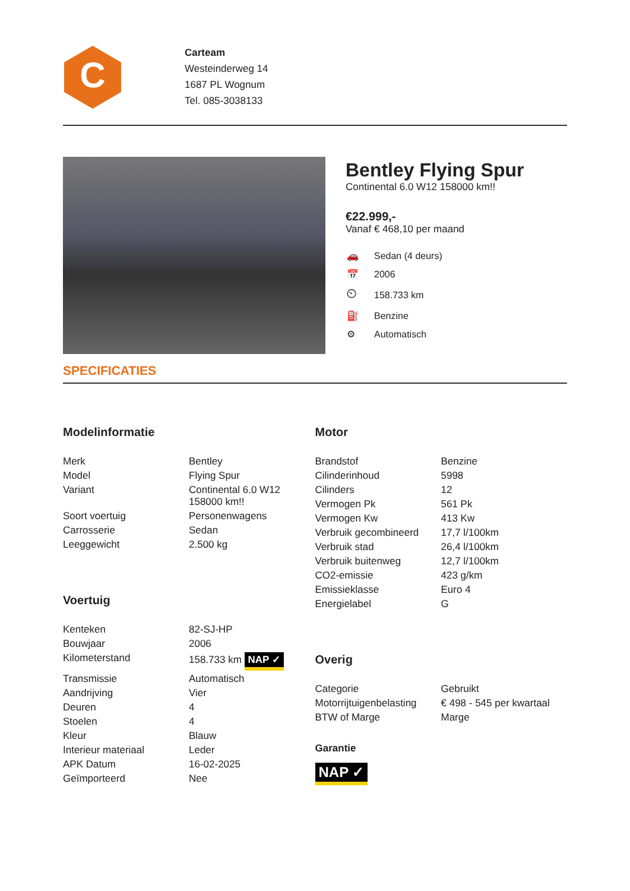C
Carteam
Westeinderweg 14
1687 PL Wognum
Tel. 085-3038133
Bentley Flying Spur
Continental 6.0 W12 158000 km!!
€22.999,-
Vanaf € 468,10 per maand
| 🚗 | Sedan (4 deurs) |
| 📅 | 2006 |
| ⏲ | 158.733 km |
| ⛽ | Benzine |
| ⚙ | Automatisch |
SPECIFICATIES
Modelinformatie
| Merk | Bentley |
| Model | Flying Spur |
| Variant | Continental 6.0 W12 158000 km!! |
| Soort voertuig | Personenwagens |
| Carrosserie | Sedan |
| Leeggewicht | 2.500 kg |
Voertuig
| Kenteken | 82-SJ-HP |
| Bouwjaar | 2006 |
| Kilometerstand | 158.733 km NAP ✓ |
| Transmissie | Automatisch |
| Aandrijving | Vier |
| Deuren | 4 |
| Stoelen | 4 |
| Kleur | Blauw |
| Interieur materiaal | Leder |
| APK Datum | 16-02-2025 |
| Geïmporteerd | Nee |
Motor
| Brandstof | Benzine |
| Cilinderinhoud | 5998 |
| Cilinders | 12 |
| Vermogen Pk | 561 Pk |
| Vermogen Kw | 413 Kw |
| Verbruik gecombineerd | 17,7 l/100km |
| Verbruik stad | 26,4 l/100km |
| Verbruik buitenweg | 12,7 l/100km |
| CO2-emissie | 423 g/km |
| Emissieklasse | Euro 4 |
| Energielabel | G |
Overig
| Categorie | Gebruikt |
| Motorrijtuigenbelasting | € 498 - 545 per kwartaal |
| BTW of Marge | Marge |
Garantie
NAP ✓